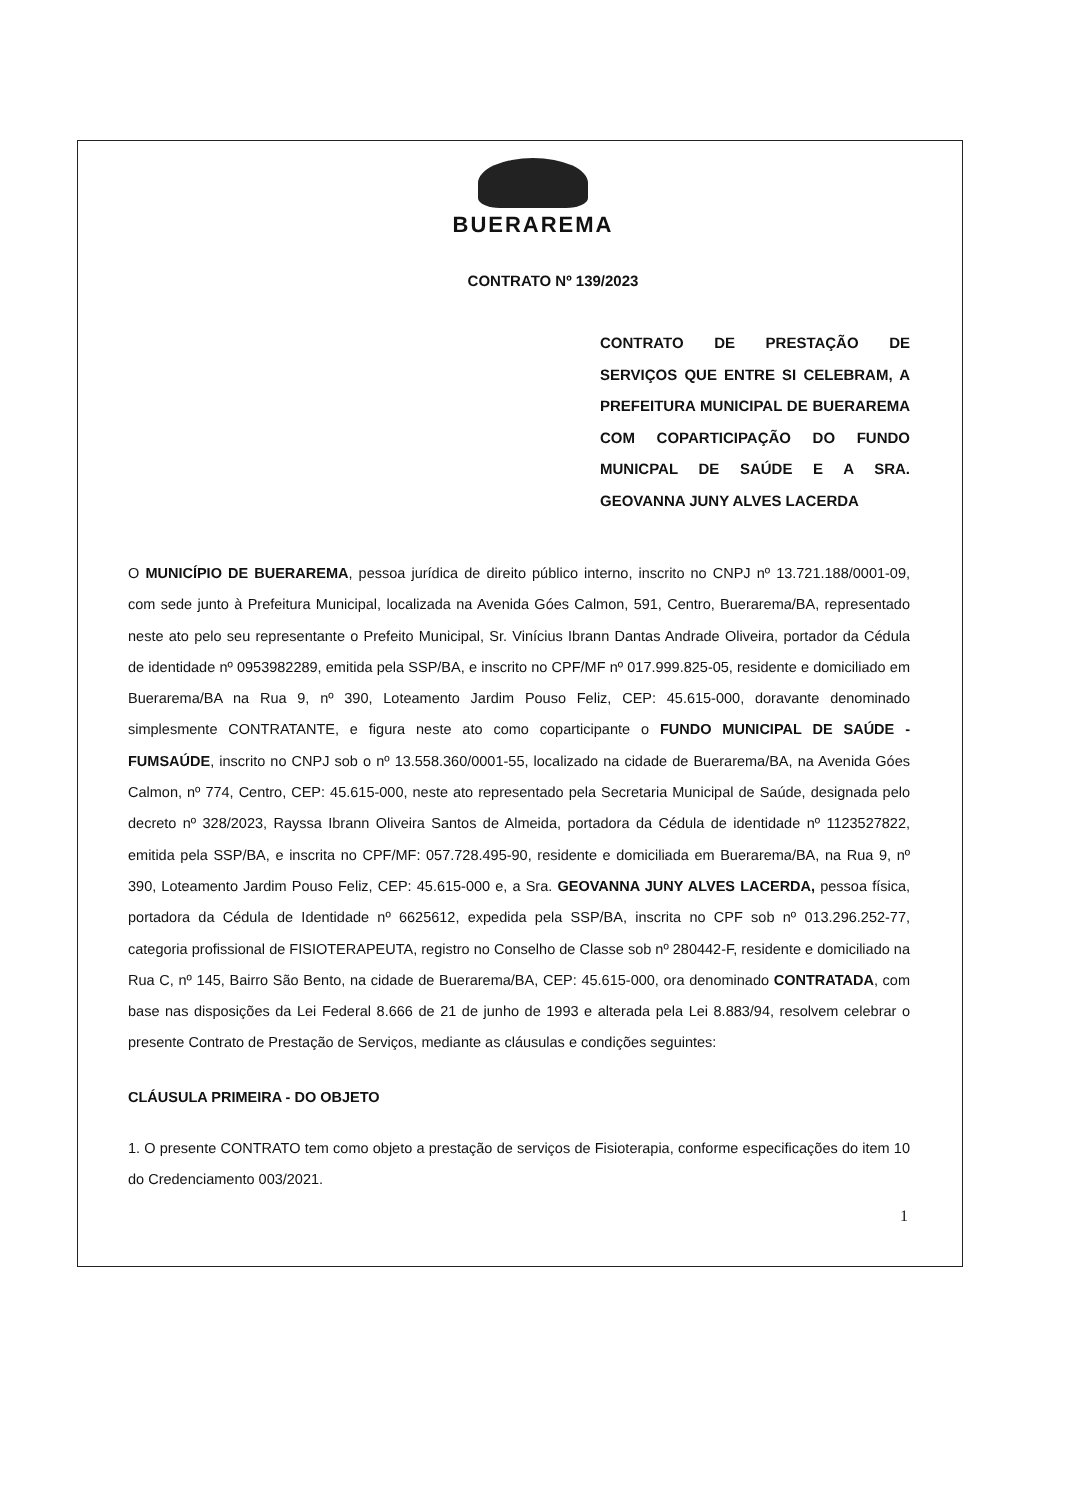BUERAREMA
CONTRATO Nº 139/2023
CONTRATO DE PRESTAÇÃO DE SERVIÇOS QUE ENTRE SI CELEBRAM, A PREFEITURA MUNICIPAL DE BUERAREMA COM COPARTICIPAÇÃO DO FUNDO MUNICPAL DE SAÚDE E A SRA. GEOVANNA JUNY ALVES LACERDA
O MUNICÍPIO DE BUERAREMA, pessoa jurídica de direito público interno, inscrito no CNPJ nº 13.721.188/0001-09, com sede junto à Prefeitura Municipal, localizada na Avenida Góes Calmon, 591, Centro, Buerarema/BA, representado neste ato pelo seu representante o Prefeito Municipal, Sr. Vinícius Ibrann Dantas Andrade Oliveira, portador da Cédula de identidade nº 0953982289, emitida pela SSP/BA, e inscrito no CPF/MF nº 017.999.825-05, residente e domiciliado em Buerarema/BA na Rua 9, nº 390, Loteamento Jardim Pouso Feliz, CEP: 45.615-000, doravante denominado simplesmente CONTRATANTE, e figura neste ato como coparticipante o FUNDO MUNICIPAL DE SAÚDE - FUMSAÚDE, inscrito no CNPJ sob o nº 13.558.360/0001-55, localizado na cidade de Buerarema/BA, na Avenida Góes Calmon, nº 774, Centro, CEP: 45.615-000, neste ato representado pela Secretaria Municipal de Saúde, designada pelo decreto nº 328/2023, Rayssa Ibrann Oliveira Santos de Almeida, portadora da Cédula de identidade nº 1123527822, emitida pela SSP/BA, e inscrita no CPF/MF: 057.728.495-90, residente e domiciliada em Buerarema/BA, na Rua 9, nº 390, Loteamento Jardim Pouso Feliz, CEP: 45.615-000 e, a Sra. GEOVANNA JUNY ALVES LACERDA, pessoa física, portadora da Cédula de Identidade nº 6625612, expedida pela SSP/BA, inscrita no CPF sob nº 013.296.252-77, categoria profissional de FISIOTERAPEUTA, registro no Conselho de Classe sob nº 280442-F, residente e domiciliado na Rua C, nº 145, Bairro São Bento, na cidade de Buerarema/BA, CEP: 45.615-000, ora denominado CONTRATADA, com base nas disposições da Lei Federal 8.666 de 21 de junho de 1993 e alterada pela Lei 8.883/94, resolvem celebrar o presente Contrato de Prestação de Serviços, mediante as cláusulas e condições seguintes:
CLÁUSULA PRIMEIRA - DO OBJETO
1. O presente CONTRATO tem como objeto a prestação de serviços de Fisioterapia, conforme especificações do item 10 do Credenciamento 003/2021.
1